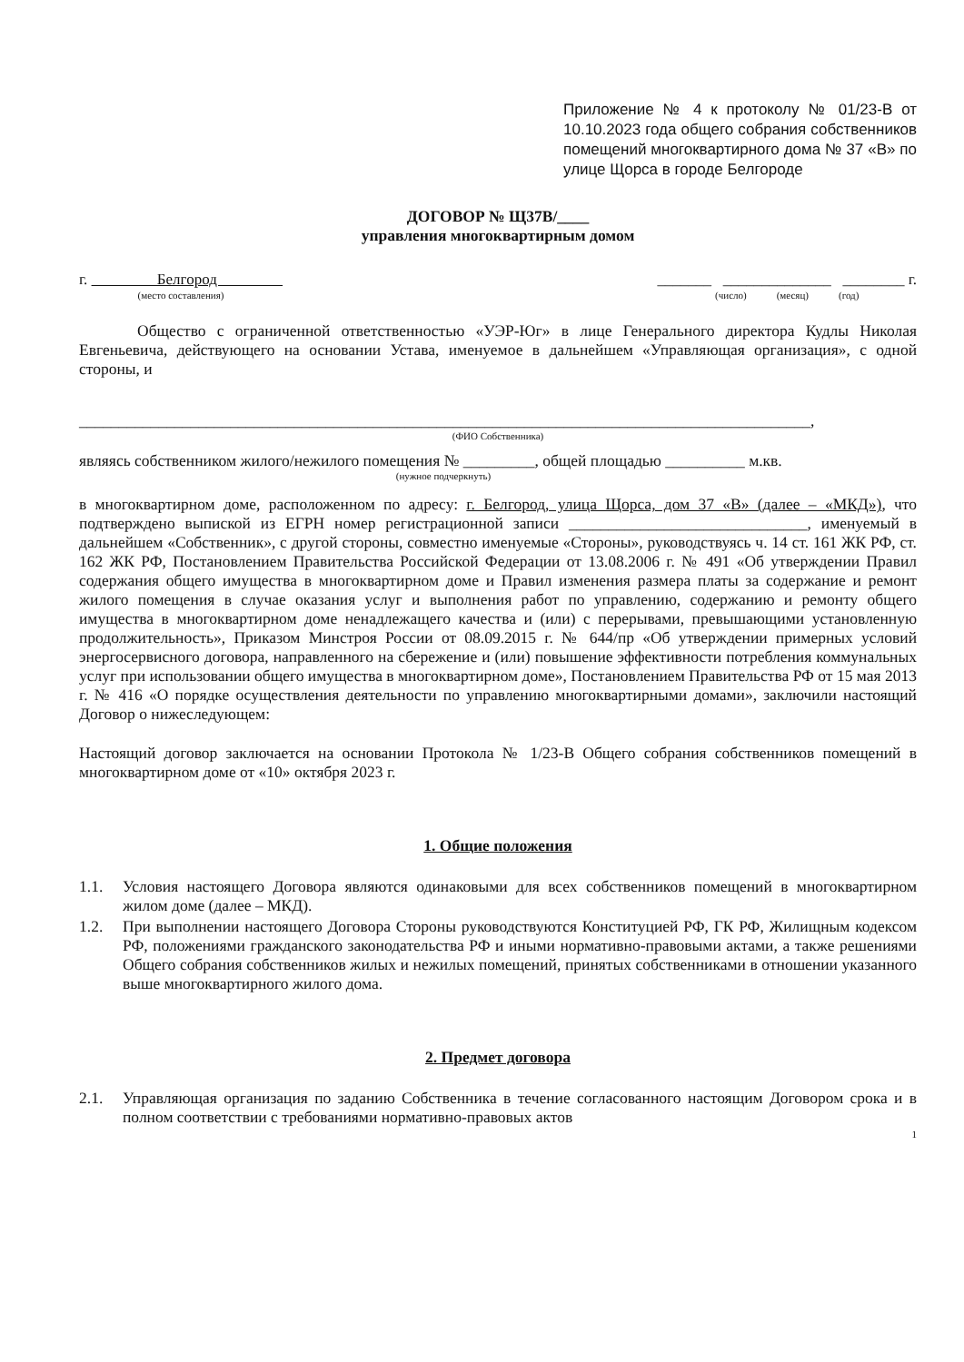Приложение № 4 к протоколу № 01/23-В от 10.10.2023 года общего собрания собственников помещений многоквартирного дома № 37 «В» по улице Щорса в городе Белгороде
ДОГОВОР № Щ37В/____
управления многоквартирным домом
г. Белгород
(место составления)
_______ ______________ ________ г.
(число) (месяц) (год)
Общество с ограниченной ответственностью «УЭР-Юг» в лице Генерального директора Кудлы Николая Евгеньевича, действующего на основании Устава, именуемое в дальнейшем «Управляющая организация», с одной стороны, и
____________________________________________________________________________________________,
(ФИО Собственника)
являясь собственником жилого/нежилого помещения № _________, общей площадью __________ м.кв.
(нужное подчеркнуть)
в многоквартирном доме, расположенном по адресу: г. Белгород, улица Щорса, дом 37 «В» (далее – «МКД»), что подтверждено выпиской из ЕГРН номер регистрационной записи ______________________________, именуемый в дальнейшем «Собственник», с другой стороны, совместно именуемые «Стороны», руководствуясь ч. 14 ст. 161 ЖК РФ, ст. 162 ЖК РФ, Постановлением Правительства Российской Федерации от 13.08.2006 г. № 491 «Об утверждении Правил содержания общего имущества в многоквартирном доме и Правил изменения размера платы за содержание и ремонт жилого помещения в случае оказания услуг и выполнения работ по управлению, содержанию и ремонту общего имущества в многоквартирном доме ненадлежащего качества и (или) с перерывами, превышающими установленную продолжительность», Приказом Минстроя России от 08.09.2015 г. № 644/пр «Об утверждении примерных условий энергосервисного договора, направленного на сбережение и (или) повышение эффективности потребления коммунальных услуг при использовании общего имущества в многоквартирном доме», Постановлением Правительства РФ от 15 мая 2013 г. № 416 «О порядке осуществления деятельности по управлению многоквартирными домами», заключили настоящий Договор о нижеследующем:
Настоящий договор заключается на основании Протокола № 1/23-В Общего собрания собственников помещений в многоквартирном доме от «10» октября 2023 г.
1. Общие положения
1.1. Условия настоящего Договора являются одинаковыми для всех собственников помещений в многоквартирном жилом доме (далее – МКД).
1.2. При выполнении настоящего Договора Стороны руководствуются Конституцией РФ, ГК РФ, Жилищным кодексом РФ, положениями гражданского законодательства РФ и иными нормативно-правовыми актами, а также решениями Общего собрания собственников жилых и нежилых помещений, принятых собственниками в отношении указанного выше многоквартирного жилого дома.
2. Предмет договора
2.1. Управляющая организация по заданию Собственника в течение согласованного настоящим Договором срока и в полном соответствии с требованиями нормативно-правовых актов
1